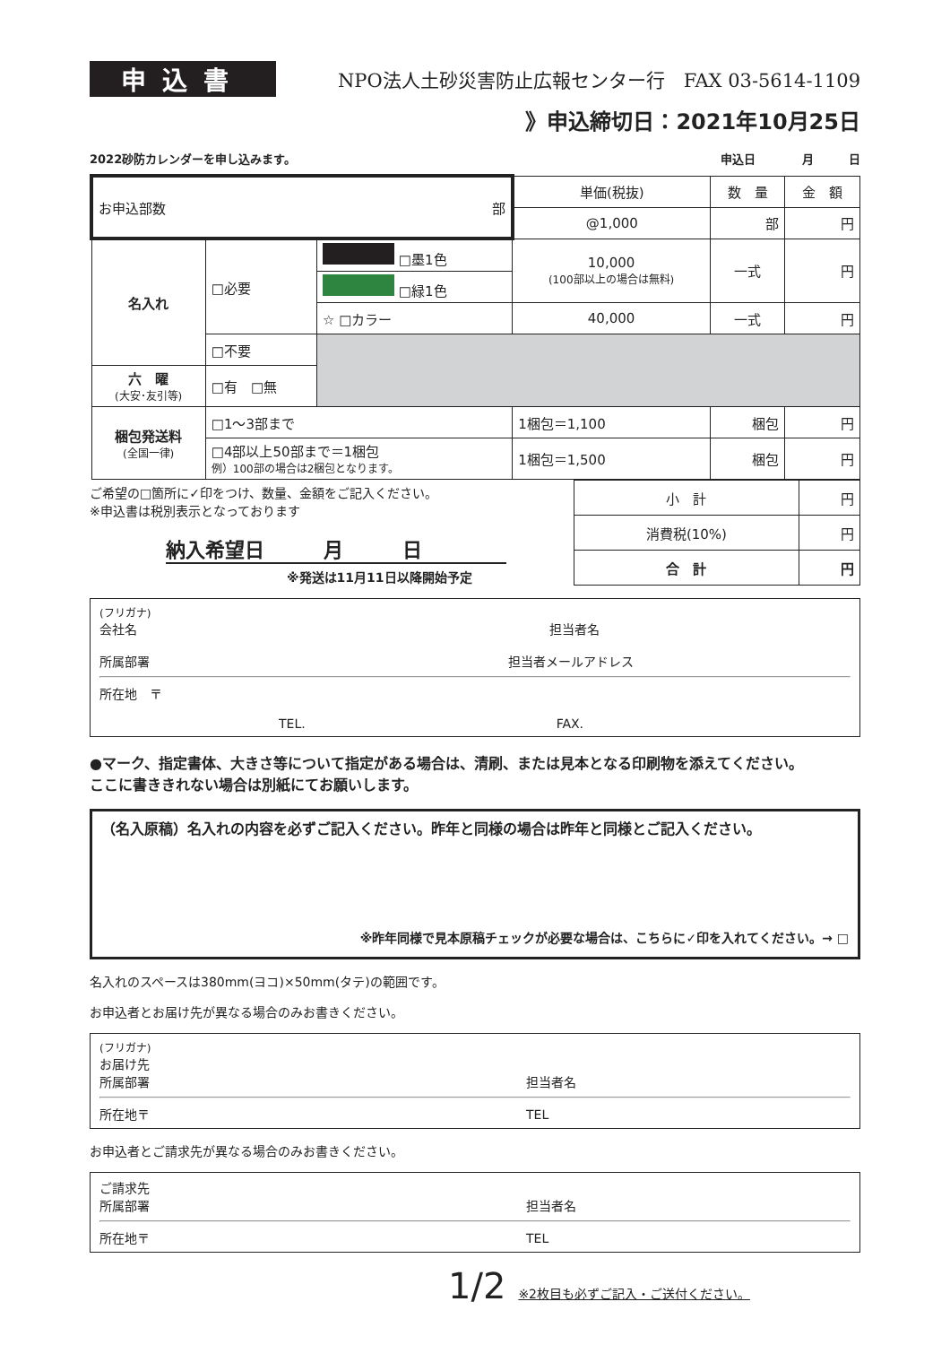申込書
NPO法人土砂災害防止広報センター行　FAX 03-5614-1109
》申込締切日：2021年10月25日
2022砂防カレンダーを申し込みます。 申込日　　　　月　　　日
| お申込部数 部 | | | 単価(税抜) | 数 量 | 金 額 |
| | | | @1,000 | 部 | 円 |
| 名入れ | □必要 | □墨1色 | 10,000 (100部以上の場合は無料) | 一式 | 円 |
| | | □緑1色 | | | |
| | | ☆ □カラー | 40,000 | 一式 | 円 |
| | □不要 | | | | |
| 六 曜 (大安･友引等) | □有 □無 | | | | |
| 梱包発送料 (全国一律) | □1〜3部まで | | 1梱包＝1,100 | 梱包 | 円 |
| | □4部以上50部まで＝1梱包 例）100部の場合は2梱包となります。 | | 1梱包＝1,500 | 梱包 | 円 |
ご希望の□箇所に✓印をつけ、数量、金額をご記入ください。
※申込書は税別表示となっております
納入希望日　　　月　　　日
※発送は11月11日以降開始予定
| 小 計 | 円 |
| 消費税(10%) | 円 |
| 合 計 | 円 |
(フリガナ)
会社名 担当者名
所属部署 担当者メールアドレス
所在地　〒
TEL. FAX.
●マーク、指定書体、大きさ等について指定がある場合は、清刷、または見本となる印刷物を添えてください。
ここに書ききれない場合は別紙にてお願いします。
（名入原稿）名入れの内容を必ずご記入ください。昨年と同様の場合は昨年と同様とご記入ください。
※昨年同様で見本原稿チェックが必要な場合は、こちらに✓印を入れてください。→ □
名入れのスペースは380mm(ヨコ)×50mm(タテ)の範囲です。
お申込者とお届け先が異なる場合のみお書きください。
(フリガナ)
お届け先
所属部署 担当者名
所在地〒 TEL
お申込者とご請求先が異なる場合のみお書きください。
ご請求先
所属部署 担当者名
所在地〒 TEL
1/2　※2枚目も必ずご記入・ご送付ください。